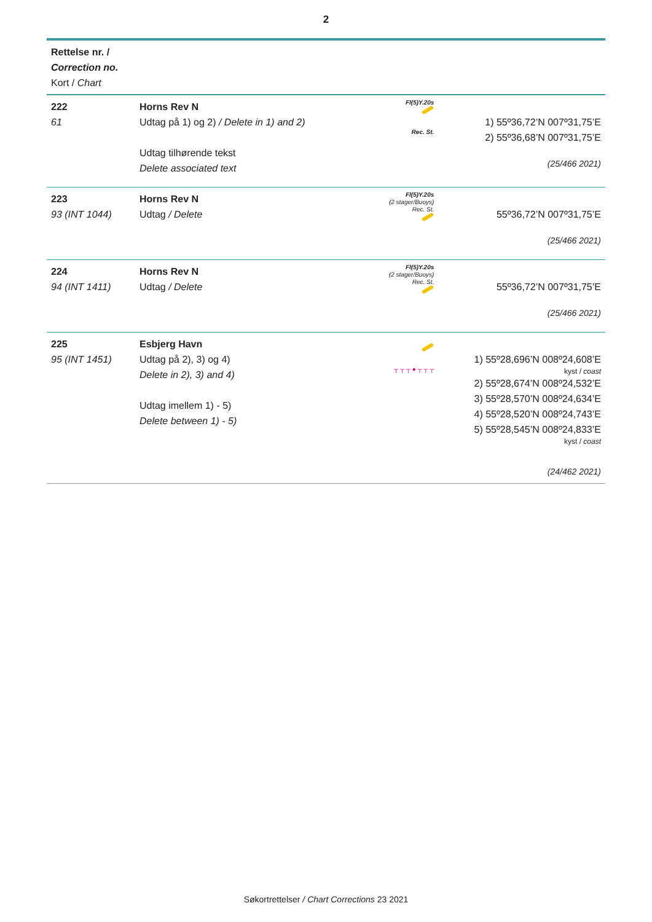2
| Rettelse nr. / Correction no. Kort / Chart | | | |
| --- | --- | --- | --- |
| 222 61 | Horns Rev N Udtag på 1) og 2) / Delete in 1) and 2) Udtag tilhørende tekst Delete associated text | Fl(5)Y.20s Rec. St. | 1) 55º36,72’N 007º31,75’E 2) 55º36,68’N 007º31,75’E (25/466 2021) |
| 223 93 (INT 1044) | Horns Rev N Udtag / Delete | Fl(5)Y.20s (2 stager/Buoys) Rec. St. | 55º36,72’N 007º31,75’E (25/466 2021) |
| 224 94 (INT 1411) | Horns Rev N Udtag / Delete | Fl(5)Y.20s (2 stager/Buoys) Rec. St. | 55º36,72’N 007º31,75’E (25/466 2021) |
| 225 95 (INT 1451) | Esbjerg Havn Udtag på 2), 3) og 4) Delete in 2), 3) and 4) Udtag imellem 1) - 5) Delete between 1) - 5) | ┬ ┬ ┬ ● ┬ ┬ ┬ | 1) 55º28,696’N 008º24,608’E kyst / coast 2) 55º28,674’N 008º24,532’E 3) 55º28,570’N 008º24,634’E 4) 55º28,520’N 008º24,743’E 5) 55º28,545’N 008º24,833’E kyst / coast (24/462 2021) |
Søkortrettelser / Chart Corrections 23 2021